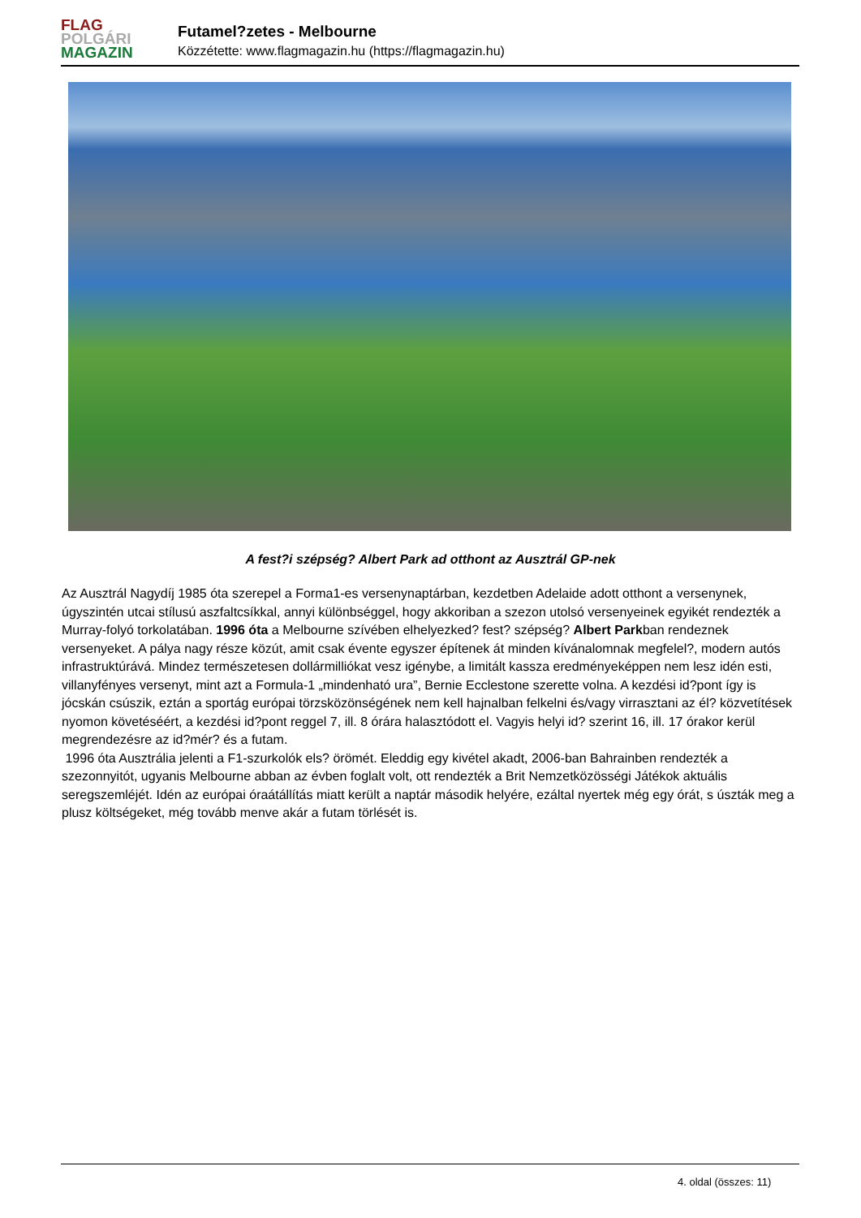FLAG
POLGÁRI
MAGAZIN
Futamel?zetes - Melbourne
Közzétette: www.flagmagazin.hu (https://flagmagazin.hu)
A fest?i szépség? Albert Park ad otthont az Ausztrál GP-nek
Az Ausztrál Nagydíj 1985 óta szerepel a Forma1-es versenynaptárban, kezdetben Adelaide adott otthont a versenynek, úgyszintén utcai stílusú aszfaltcsíkkal, annyi különbséggel, hogy akkoriban a szezon utolsó versenyeinek egyikét rendezték a Murray-folyó torkolatában. 1996 óta a Melbourne szívében elhelyezked? fest? szépség? Albert Parkban rendeznek versenyeket. A pálya nagy része közút, amit csak évente egyszer építenek át minden kívánalomnak megfelel?, modern autós infrastruktúrává. Mindez természetesen dollármilliókat vesz igénybe, a limitált kassza eredményeképpen nem lesz idén esti, villanyfényes versenyt, mint azt a Formula-1 „mindenható ura”, Bernie Ecclestone szerette volna. A kezdési id?pont így is jócskán csúszik, eztán a sportág európai törzsközönségének nem kell hajnalban felkelni és/vagy virrasztani az él? közvetítések nyomon követéséért, a kezdési id?pont reggel 7, ill. 8 órára halasztódott el. Vagyis helyi id? szerint 16, ill. 17 órakor kerül megrendezésre az id?mér? és a futam.
1996 óta Ausztrália jelenti a F1-szurkolók els? örömét. Eleddig egy kivétel akadt, 2006-ban Bahrainben rendezték a szezonnyitót, ugyanis Melbourne abban az évben foglalt volt, ott rendezték a Brit Nemzetközösségi Játékok aktuális seregszemléjét. Idén az európai óraátállítás miatt került a naptár második helyére, ezáltal nyertek még egy órát, s úszták meg a plusz költségeket, még tovább menve akár a futam törlését is.
4. oldal (összes: 11)